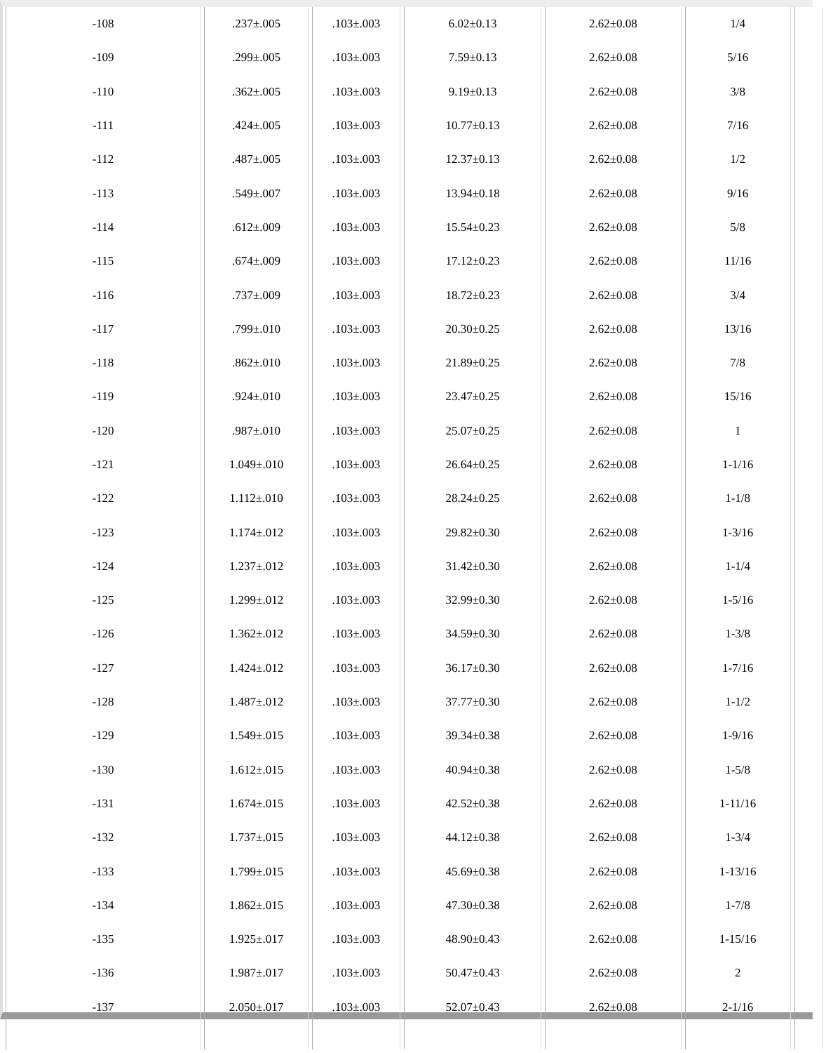| -108 | .237±.005 | .103±.003 | 6.02±0.13 | 2.62±0.08 | 1/4 | |
| -109 | .299±.005 | .103±.003 | 7.59±0.13 | 2.62±0.08 | 5/16 | |
| -110 | .362±.005 | .103±.003 | 9.19±0.13 | 2.62±0.08 | 3/8 | |
| -111 | .424±.005 | .103±.003 | 10.77±0.13 | 2.62±0.08 | 7/16 | |
| -112 | .487±.005 | .103±.003 | 12.37±0.13 | 2.62±0.08 | 1/2 | |
| -113 | .549±.007 | .103±.003 | 13.94±0.18 | 2.62±0.08 | 9/16 | |
| -114 | .612±.009 | .103±.003 | 15.54±0.23 | 2.62±0.08 | 5/8 | |
| -115 | .674±.009 | .103±.003 | 17.12±0.23 | 2.62±0.08 | 11/16 | |
| -116 | .737±.009 | .103±.003 | 18.72±0.23 | 2.62±0.08 | 3/4 | |
| -117 | .799±.010 | .103±.003 | 20.30±0.25 | 2.62±0.08 | 13/16 | |
| -118 | .862±.010 | .103±.003 | 21.89±0.25 | 2.62±0.08 | 7/8 | |
| -119 | .924±.010 | .103±.003 | 23.47±0.25 | 2.62±0.08 | 15/16 | |
| -120 | .987±.010 | .103±.003 | 25.07±0.25 | 2.62±0.08 | 1 | |
| -121 | 1.049±.010 | .103±.003 | 26.64±0.25 | 2.62±0.08 | 1-1/16 | |
| -122 | 1.112±.010 | .103±.003 | 28.24±0.25 | 2.62±0.08 | 1-1/8 | |
| -123 | 1.174±.012 | .103±.003 | 29.82±0.30 | 2.62±0.08 | 1-3/16 | |
| -124 | 1.237±.012 | .103±.003 | 31.42±0.30 | 2.62±0.08 | 1-1/4 | |
| -125 | 1.299±.012 | .103±.003 | 32.99±0.30 | 2.62±0.08 | 1-5/16 | |
| -126 | 1.362±.012 | .103±.003 | 34.59±0.30 | 2.62±0.08 | 1-3/8 | |
| -127 | 1.424±.012 | .103±.003 | 36.17±0.30 | 2.62±0.08 | 1-7/16 | |
| -128 | 1.487±.012 | .103±.003 | 37.77±0.30 | 2.62±0.08 | 1-1/2 | |
| -129 | 1.549±.015 | .103±.003 | 39.34±0.38 | 2.62±0.08 | 1-9/16 | |
| -130 | 1.612±.015 | .103±.003 | 40.94±0.38 | 2.62±0.08 | 1-5/8 | |
| -131 | 1.674±.015 | .103±.003 | 42.52±0.38 | 2.62±0.08 | 1-11/16 | |
| -132 | 1.737±.015 | .103±.003 | 44.12±0.38 | 2.62±0.08 | 1-3/4 | |
| -133 | 1.799±.015 | .103±.003 | 45.69±0.38 | 2.62±0.08 | 1-13/16 | |
| -134 | 1.862±.015 | .103±.003 | 47.30±0.38 | 2.62±0.08 | 1-7/8 | |
| -135 | 1.925±.017 | .103±.003 | 48.90±0.43 | 2.62±0.08 | 1-15/16 | |
| -136 | 1.987±.017 | .103±.003 | 50.47±0.43 | 2.62±0.08 | 2 | |
| -137 | 2.050±.017 | .103±.003 | 52.07±0.43 | 2.62±0.08 | 2-1/16 | |